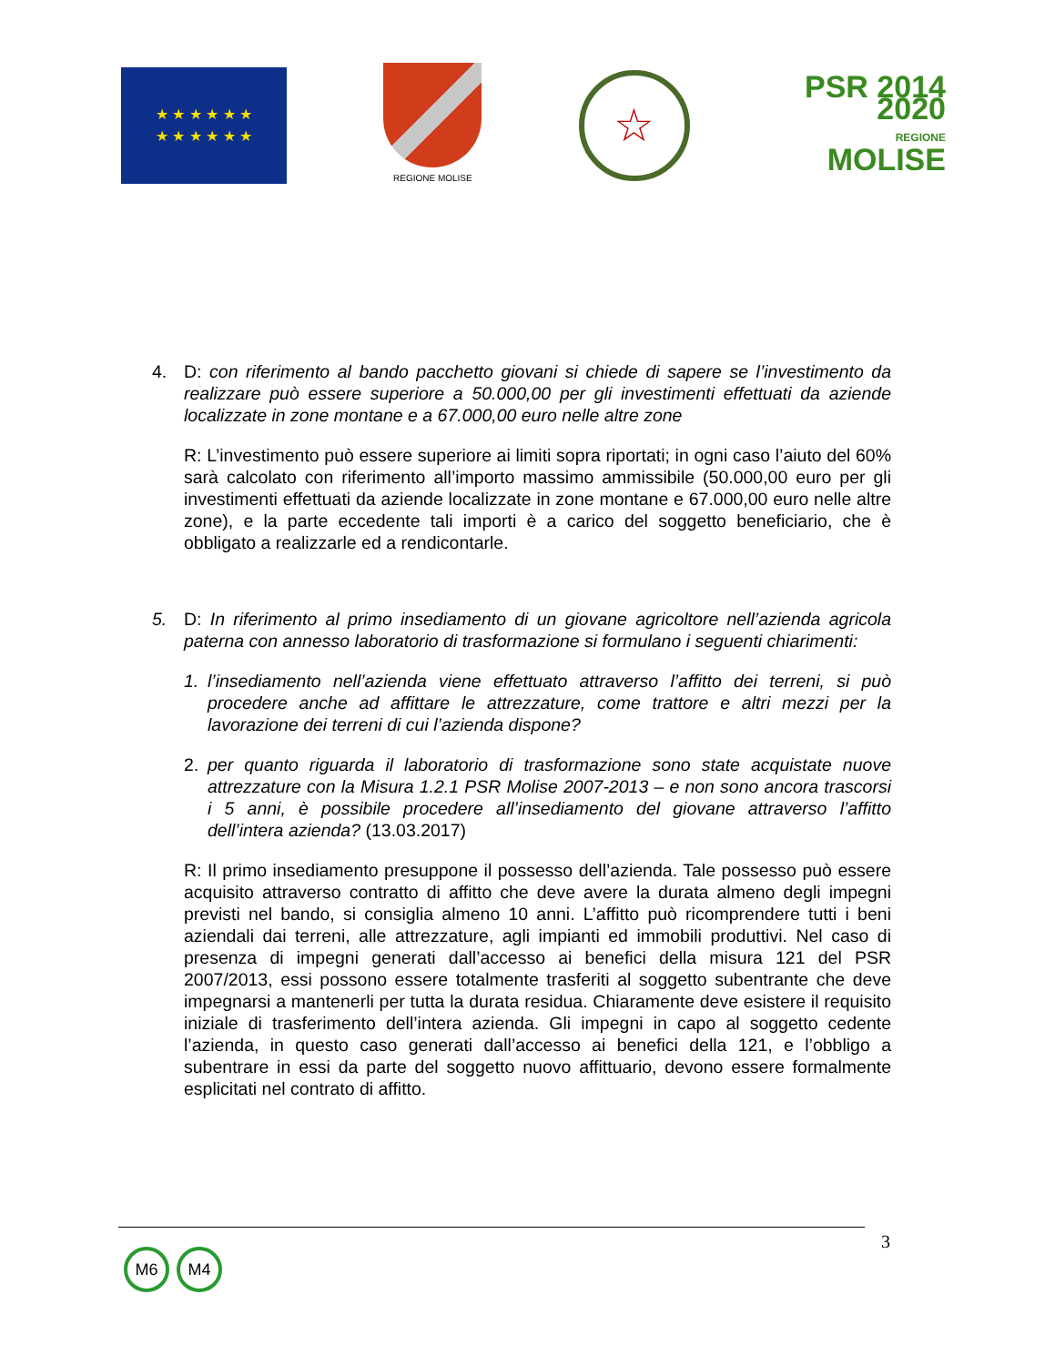★ ★ ★ ★ ★ ★
★ ★ ★ ★ ★ ★
REGIONE MOLISE
☆
PSR 2014 2020
REGIONE
MOLISE
4. D: con riferimento al bando pacchetto giovani si chiede di sapere se l’investimento da realizzare può essere superiore a 50.000,00 per gli investimenti effettuati da aziende localizzate in zone montane e a 67.000,00 euro nelle altre zone
R: L’investimento può essere superiore ai limiti sopra riportati; in ogni caso l’aiuto del 60% sarà calcolato con riferimento all’importo massimo ammissibile (50.000,00 euro per gli investimenti effettuati da aziende localizzate in zone montane e 67.000,00 euro nelle altre zone), e la parte eccedente tali importi è a carico del soggetto beneficiario, che è obbligato a realizzarle ed a rendicontarle.
5. D: In riferimento al primo insediamento di un giovane agricoltore nell’azienda agricola paterna con annesso laboratorio di trasformazione si formulano i seguenti chiarimenti:
1. l’insediamento nell’azienda viene effettuato attraverso l’affitto dei terreni, si può procedere anche ad affittare le attrezzature, come trattore e altri mezzi per la lavorazione dei terreni di cui l’azienda dispone?
2. per quanto riguarda il laboratorio di trasformazione sono state acquistate nuove attrezzature con la Misura 1.2.1 PSR Molise 2007-2013 – e non sono ancora trascorsi i 5 anni, è possibile procedere all’insediamento del giovane attraverso l’affitto dell’intera azienda? (13.03.2017)
R: Il primo insediamento presuppone il possesso dell’azienda. Tale possesso può essere acquisito attraverso contratto di affitto che deve avere la durata almeno degli impegni previsti nel bando, si consiglia almeno 10 anni. L’affitto può ricomprendere tutti i beni aziendali dai terreni, alle attrezzature, agli impianti ed immobili produttivi. Nel caso di presenza di impegni generati dall’accesso ai benefici della misura 121 del PSR 2007/2013, essi possono essere totalmente trasferiti al soggetto subentrante che deve impegnarsi a mantenerli per tutta la durata residua. Chiaramente deve esistere il requisito iniziale di trasferimento dell’intera azienda. Gli impegni in capo al soggetto cedente l’azienda, in questo caso generati dall’accesso ai benefici della 121, e l’obbligo a subentrare in essi da parte del soggetto nuovo affittuario, devono essere formalmente esplicitati nel contrato di affitto.
3
M6 M4